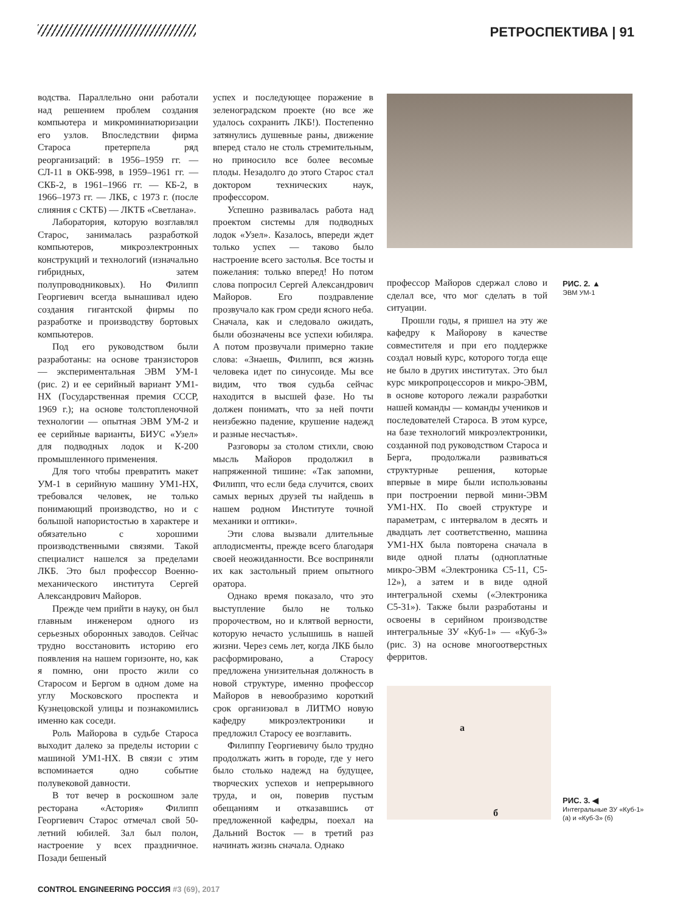РЕТРОСПЕКТИВА | 91
водства. Параллельно они работали над решением проблем создания компьютера и микроминиатюризации его узлов. Впоследствии фирма Староса претерпела ряд реорганизаций: в 1956–1959 гг. — СЛ-11 в ОКБ-998, в 1959–1961 гг. — СКБ-2, в 1961–1966 гг. — КБ-2, в 1966–1973 гг. — ЛКБ, с 1973 г. (после слияния с СКТБ) — ЛКТБ «Светлана».
Лаборатория, которую возглавлял Старос, занималась разработкой компьютеров, микроэлектронных конструкций и технологий (изначально гибридных, затем полупроводниковых). Но Филипп Георгиевич всегда вынашивал идею создания гигантской фирмы по разработке и производству бортовых компьютеров.
Под его руководством были разработаны: на основе транзисторов — экспериментальная ЭВМ УМ-1 (рис. 2) и ее серийный вариант УМ1-НХ (Государственная премия СССР, 1969 г.); на основе толстопленочной технологии — опытная ЭВМ УМ-2 и ее серийные варианты, БИУС «Узел» для подводных лодок и К-200 промышленного применения.
Для того чтобы превратить макет УМ-1 в серийную машину УМ1-НХ, требовался человек, не только понимающий производство, но и с большой напористостью в характере и обязательно с хорошими производственными связями. Такой специалист нашелся за пределами ЛКБ. Это был профессор Военно-механического института Сергей Александрович Майоров.
Прежде чем прийти в науку, он был главным инженером одного из серьезных оборонных заводов. Сейчас трудно восстановить историю его появления на нашем горизонте, но, как я помню, они просто жили со Старосом и Бергом в одном доме на углу Московского проспекта и Кузнецовской улицы и познакомились именно как соседи.
Роль Майорова в судьбе Староса выходит далеко за пределы истории с машиной УМ1-НХ. В связи с этим вспоминается одно событие полувековой давности.
В тот вечер в роскошном зале ресторана «Астория» Филипп Георгиевич Старос отмечал свой 50-летний юбилей. Зал был полон, настроение у всех праздничное. Позади бешеный
успех и последующее поражение в зеленоградском проекте (но все же удалось сохранить ЛКБ!). Постепенно затянулись душевные раны, движение вперед стало не столь стремительным, но приносило все более весомые плоды. Незадолго до этого Старос стал доктором технических наук, профессором.
Успешно развивалась работа над проектом системы для подводных лодок «Узел». Казалось, впереди ждет только успех — таково было настроение всего застолья. Все тосты и пожелания: только вперед! Но потом слова попросил Сергей Александрович Майоров. Его поздравление прозвучало как гром среди ясного неба. Сначала, как и следовало ожидать, были обозначены все успехи юбиляра. А потом прозвучали примерно такие слова: «Знаешь, Филипп, вся жизнь человека идет по синусоиде. Мы все видим, что твоя судьба сейчас находится в высшей фазе. Но ты должен понимать, что за ней почти неизбежно падение, крушение надежд и разные несчастья».
Разговоры за столом стихли, свою мысль Майоров продолжил в напряженной тишине: «Так запомни, Филипп, что если беда случится, своих самых верных друзей ты найдешь в нашем родном Институте точной механики и оптики».
Эти слова вызвали длительные аплодисменты, прежде всего благодаря своей неожиданности. Все восприняли их как застольный прием опытного оратора.
Однако время показало, что это выступление было не только пророчеством, но и клятвой верности, которую нечасто услышишь в нашей жизни. Через семь лет, когда ЛКБ было расформировано, а Старосу предложена унизительная должность в новой структуре, именно профессор Майоров в невообразимо короткий срок организовал в ЛИТМО новую кафедру микроэлектроники и предложил Старосу ее возглавить.
Филиппу Георгиевичу было трудно продолжать жить в городе, где у него было столько надежд на будущее, творческих успехов и непрерывного труда, и он, поверив пустым обещаниям и отказавшись от предложенной кафедры, поехал на Дальний Восток — в третий раз начинать жизнь сначала. Однако
РИС. 2. ▲
ЭВМ УМ-1
профессор Майоров сдержал слово и сделал все, что мог сделать в той ситуации.
Прошли годы, я пришел на эту же кафедру к Майорову в качестве совместителя и при его поддержке создал новый курс, которого тогда еще не было в других институтах. Это был курс микропроцессоров и микро-ЭВМ, в основе которого лежали разработки нашей команды — команды учеников и последователей Староса. В этом курсе, на базе технологий микроэлектроники, созданной под руководством Староса и Берга, продолжали развиваться структурные решения, которые впервые в мире были использованы при построении первой мини-ЭВМ УМ1-НХ. По своей структуре и параметрам, с интервалом в десять и двадцать лет соответственно, машина УМ1-НХ была повторена сначала в виде одной платы (одноплатные микро-ЭВМ «Электроника С5-11, С5-12»), а затем и в виде одной интегральной схемы («Электроника С5-31»). Также были разработаны и освоены в серийном производстве интегральные ЗУ «Куб-1» — «Куб-3» (рис. 3) на основе многоотверстных ферритов.
а
б
РИС. 3. ◀
Интегральные ЗУ «Куб-1»
(а) и «Куб-3» (б)
CONTROL ENGINEERING РОССИЯ #3 (69), 2017